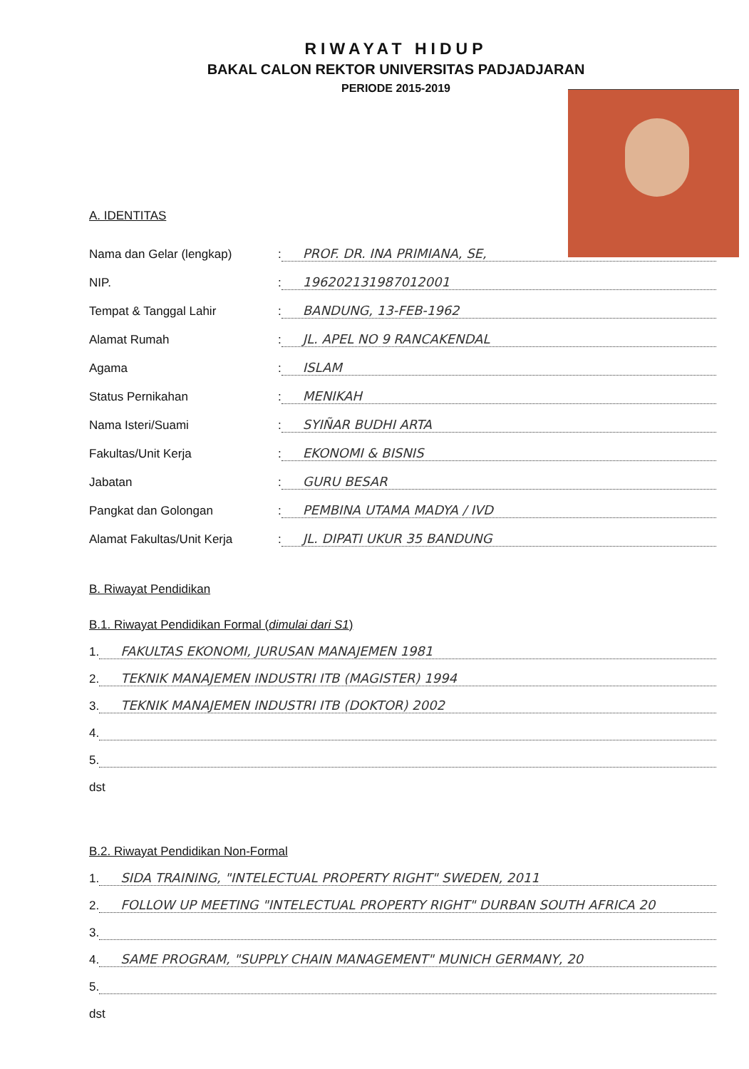RIWAYAT HIDUP
BAKAL CALON REKTOR UNIVERSITAS PADJADJARAN
PERIODE 2015-2019
A. IDENTITAS
Nama dan Gelar (lengkap): PROF. DR. INA PRIMIANA, SE,
NIP.: 196202131987012001
Tempat & Tanggal Lahir: BANDUNG, 13-FEB-1962
Alamat Rumah: JL. APEL NO 9 RANCAKENDAL
Agama: ISLAM
Status Pernikahan: MENIKAH
Nama Isteri/Suami: SYIÑAR BUDHI ARTA
Fakultas/Unit Kerja: EKONOMI & BISNIS
Jabatan: GURU BESAR
Pangkat dan Golongan: PEMBINA UTAMA MADYA / IVD
Alamat Fakultas/Unit Kerja: JL. DIPATI UKUR 35 BANDUNG
B. Riwayat Pendidikan
B.1. Riwayat Pendidikan Formal (dimulai dari S1)
1. FAKULTAS EKONOMI, JURUSAN MANAJEMEN 1981
2. TEKNIK MANAJEMEN INDUSTRI ITB (MAGISTER) 1994
3. TEKNIK MANAJEMEN INDUSTRI ITB (DOKTOR) 2002
4.
5.
dst
B.2. Riwayat Pendidikan Non-Formal
1. SIDA TRAINING, "INTELECTUAL PROPERTY RIGHT" SWEDEN, 2011
2. FOLLOW UP MEETING "INTELECTUAL PROPERTY RIGHT" DURBAN SOUTH AFRICA 20
3.
4. SAME PROGRAM, "SUPPLY CHAIN MANAGEMENT" MUNICH GERMANY, 20
5.
dst